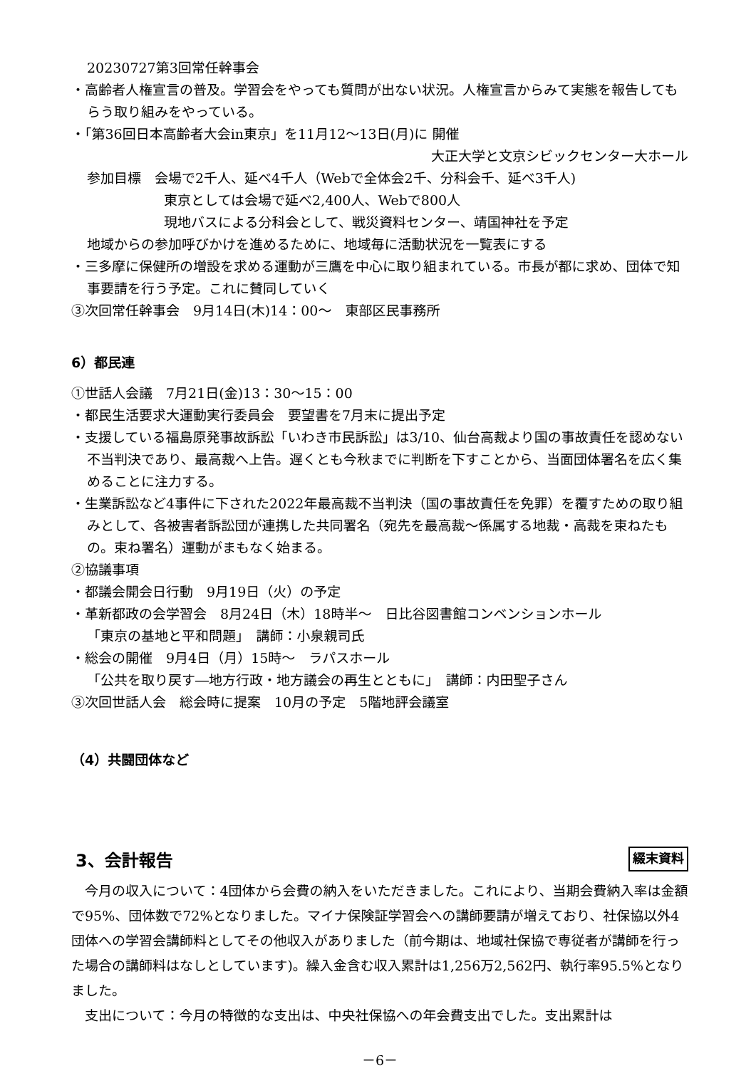20230727第3回常任幹事会
・高齢者人権宣言の普及。学習会をやっても質問が出ない状況。人権宣言からみて実態を報告してもらう取り組みをやっている。
・「第36回日本高齢者大会in東京」を11月12〜13日(月)に 開催
大正大学と文京シビックセンター大ホール
参加目標　会場で2千人、延べ4千人（Webで全体会2千、分科会千、延べ3千人)
東京としては会場で延べ2,400人、Webで800人
現地バスによる分科会として、戦災資料センター、靖国神社を予定
地域からの参加呼びかけを進めるために、地域毎に活動状況を一覧表にする
・三多摩に保健所の増設を求める運動が三鷹を中心に取り組まれている。市長が都に求め、団体で知事要請を行う予定。これに賛同していく
③次回常任幹事会　9月14日(木)14：00〜　東部区民事務所
6）都民連
①世話人会議　7月21日(金)13：30〜15：00
・都民生活要求大運動実行委員会　要望書を7月末に提出予定
・支援している福島原発事故訴訟「いわき市民訴訟」は3/10、仙台高裁より国の事故責任を認めない不当判決であり、最高裁へ上告。遅くとも今秋までに判断を下すことから、当面団体署名を広く集めることに注力する。
・生業訴訟など4事件に下された2022年最高裁不当判決（国の事故責任を免罪）を覆すための取り組みとして、各被害者訴訟団が連携した共同署名（宛先を最高裁〜係属する地裁・高裁を束ねたもの。束ね署名）運動がまもなく始まる。
②協議事項
・都議会開会日行動　9月19日（火）の予定
・革新都政の会学習会　8月24日（木）18時半〜　日比谷図書館コンベンションホール
「東京の基地と平和問題」　講師：小泉親司氏
・総会の開催　9月4日（月）15時〜　ラパスホール
「公共を取り戻す―地方行政・地方議会の再生とともに」　講師：内田聖子さん
③次回世話人会　総会時に提案　10月の予定　5階地評会議室
（4）共闘団体など
3、会計報告 綴末資料
今月の収入について：4団体から会費の納入をいただきました。これにより、当期会費納入率は金額で95%、団体数で72%となりました。マイナ保険証学習会への講師要請が増えており、社保協以外4団体への学習会講師料としてその他収入がありました（前今期は、地域社保協で専従者が講師を行った場合の講師料はなしとしています)。繰入金含む収入累計は1,256万2,562円、執行率95.5%となりました。
支出について：今月の特徴的な支出は、中央社保協への年会費支出でした。支出累計は
－6－